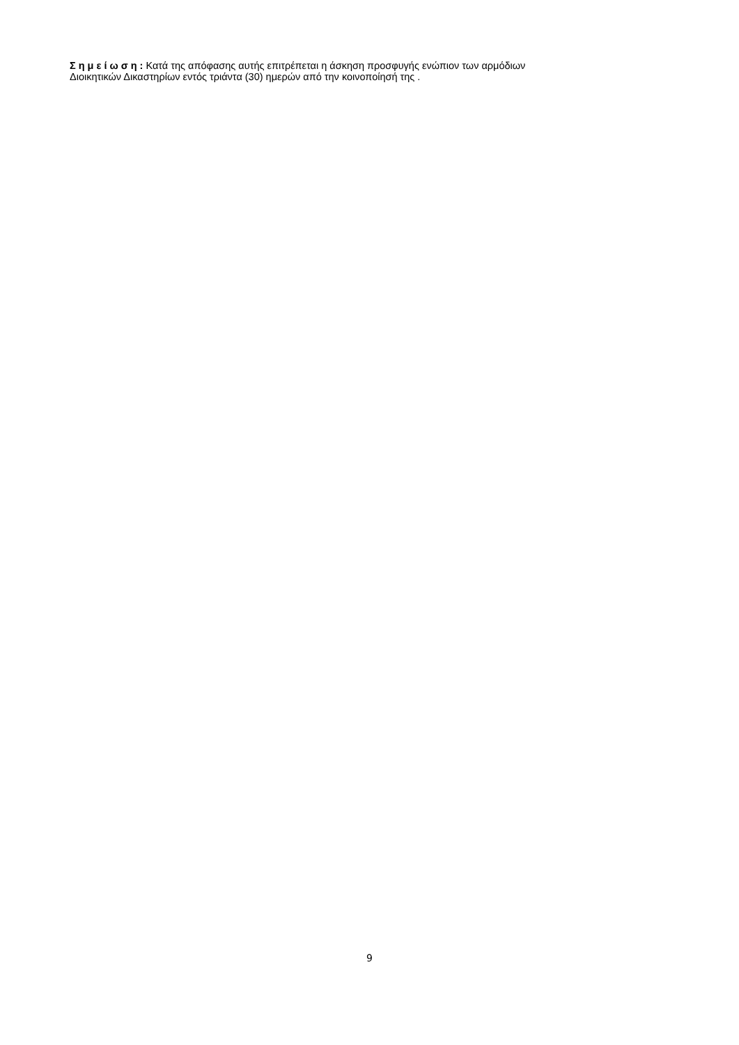Σ η μ ε ί ω σ η : Κατά της απόφασης αυτής επιτρέπεται η άσκηση προσφυγής ενώπιον των αρμόδιων
Διοικητικών Δικαστηρίων εντός τριάντα (30) ημερών από την κοινοποίησή της .
9